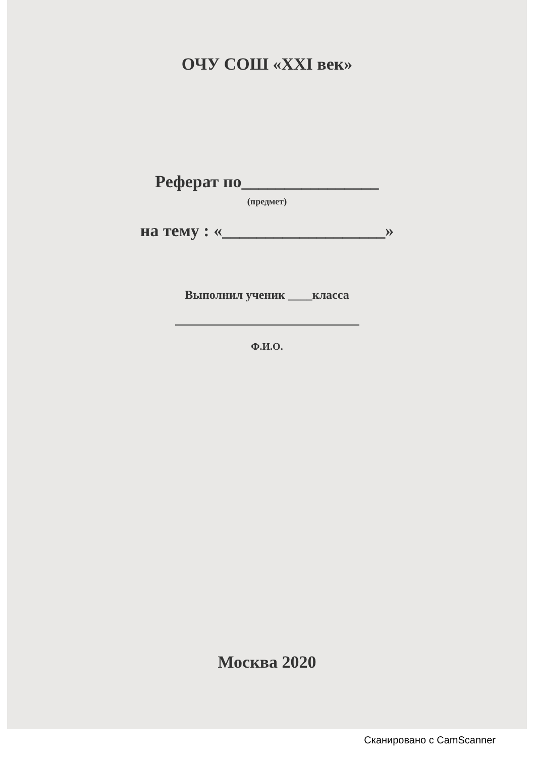ОЧУ СОШ «XXI век»
Реферат по________________
(предмет)
на тему : «___________________»
Выполнил ученик ____класса
Ф.И.О.
Москва 2020
Сканировано с CamScanner